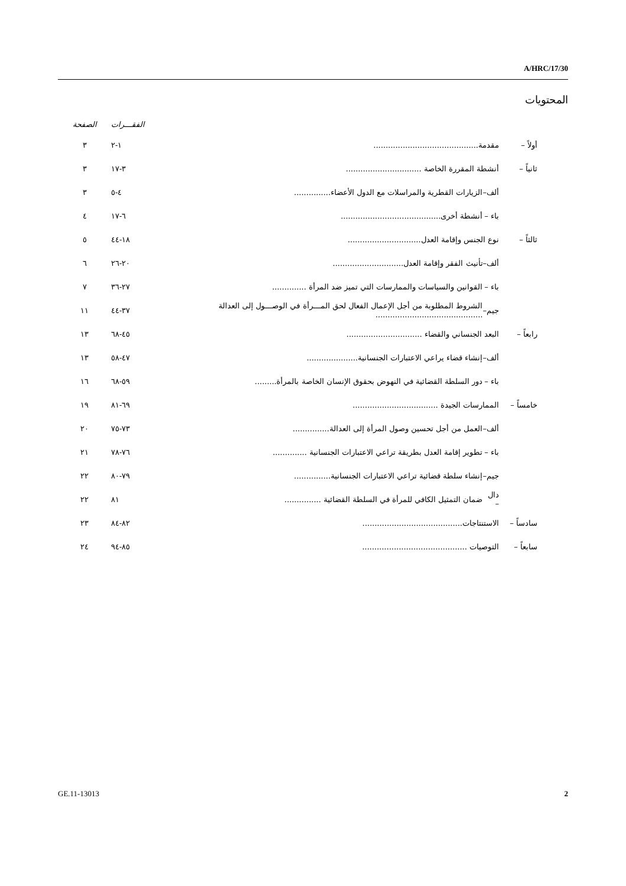A/HRC/17/30
المحتويات
| | | | الفقـــرات | الصفحة |
| --- | --- | --- | --- | --- |
| أولاً – | مقدمة........................................... | | ١-٢ | ٣ |
| ثانياً – | أنشطة المقررة الخاصة ............................... | | ٣-١٧ | ٣ |
| | ألف– | الزيارات القطرية والمراسلات مع الدول الأعضاء............... | ٤-٥ | ٣ |
| | باء – | أنشطة أخرى......................................... | ٦-١٧ | ٤ |
| ثالثاً – | نوع الجنس وإقامة العدل.............................. | | ١٨-٤٤ | ٥ |
| | ألف– | تأنيث الفقر وإقامة العدل............................. | ٢٠-٢٦ | ٦ |
| | باء – | القوانين والسياسات والممارسات التي تميز ضد المرأة .............. | ٢٧-٣٦ | ٧ |
| | جيم– | الشروط المطلوبة من أجل الإعمال الفعال لحق المـــرأة في الوصـــول إلى العدالة ............................................ | ٣٧-٤٤ | ١١ |
| رابعاً – | البعد الجنساني والقضاء ............................... | | ٤٥-٦٨ | ١٣ |
| | ألف– | إنشاء قضاء يراعي الاعتبارات الجنسانية..................... | ٤٧-٥٨ | ١٣ |
| | باء – | دور السلطة القضائية في النهوض بحقوق الإنسان الخاصة بالمرأة......... | ٥٩-٦٨ | ١٦ |
| خامساً – | الممارسات الجيدة ................................... | | ٦٩-٨١ | ١٩ |
| | ألف– | العمل من أجل تحسين وصول المرأة إلى العدالة............... | ٧٣-٧٥ | ٢٠ |
| | باء – | تطوير إقامة العدل بطريقة تراعي الاعتبارات الجنسانية .............. | ٧٦-٧٨ | ٢١ |
| | جيم– | إنشاء سلطة قضائية تراعي الاعتبارات الجنسانية............... | ٧٩-٨٠ | ٢٢ |
| | دال – | ضمان التمثيل الكافي للمرأة في السلطة القضائية ............... | ٨١ | ٢٢ |
| سادساً – | الاستنتاجات......................................... | | ٨٢-٨٤ | ٢٣ |
| سابعاً – | التوصيات ........................................... | | ٨٥-٩٤ | ٢٤ |
GE.11-13013 2